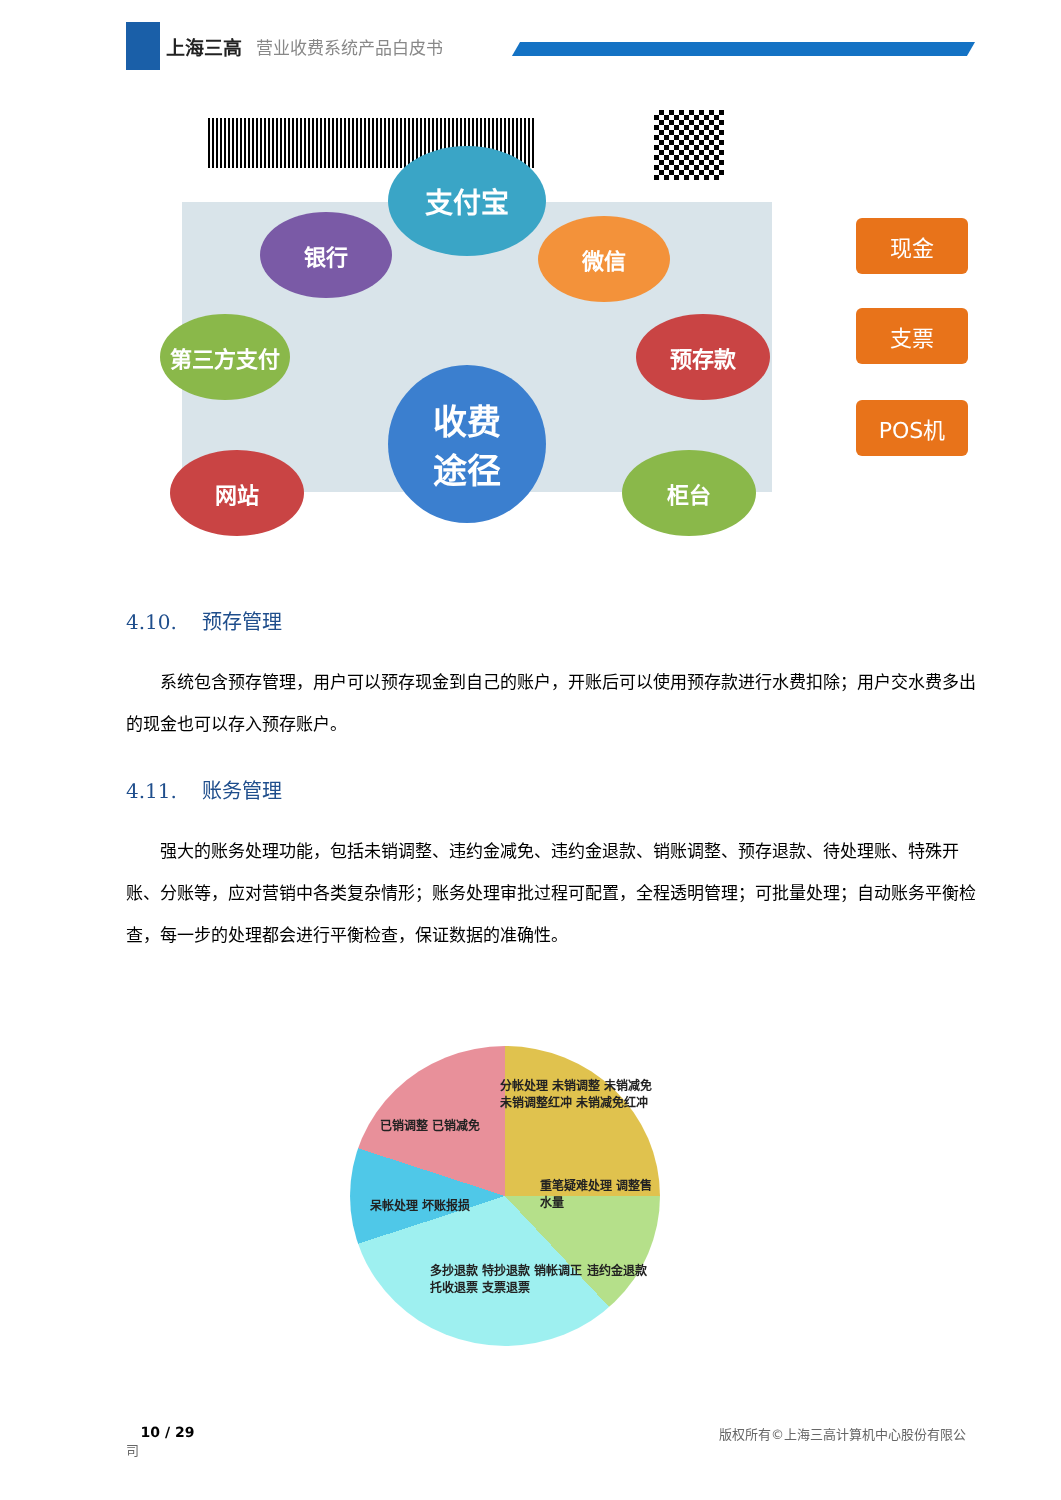上海三高 营业收费系统产品白皮书
支付宝
银行 微信
第三方支付
收费
途径
预存款
网站 柜台
现金
支票
POS机
4.10. 预存管理
系统包含预存管理，用户可以预存现金到自己的账户，开账后可以使用预存款进行水费扣除；用户交水费多出的现金也可以存入预存账户。
4.11. 账务管理
强大的账务处理功能，包括未销调整、违约金减免、违约金退款、销账调整、预存退款、待处理账、特殊开账、分账等，应对营销中各类复杂情形；账务处理审批过程可配置，全程透明管理；可批量处理；自动账务平衡检查，每一步的处理都会进行平衡检查，保证数据的准确性。
分帐处理 未销调整 未销减免 未销调整红冲 未销减免红冲
重笔疑难处理 调整售水量
多抄退款 特抄退款 销帐调正 违约金退款 托收退票 支票退票
呆帐处理 坏账报损
已销调整 已销减免
10 / 29 版权所有©上海三高计算机中心股份有限公
司